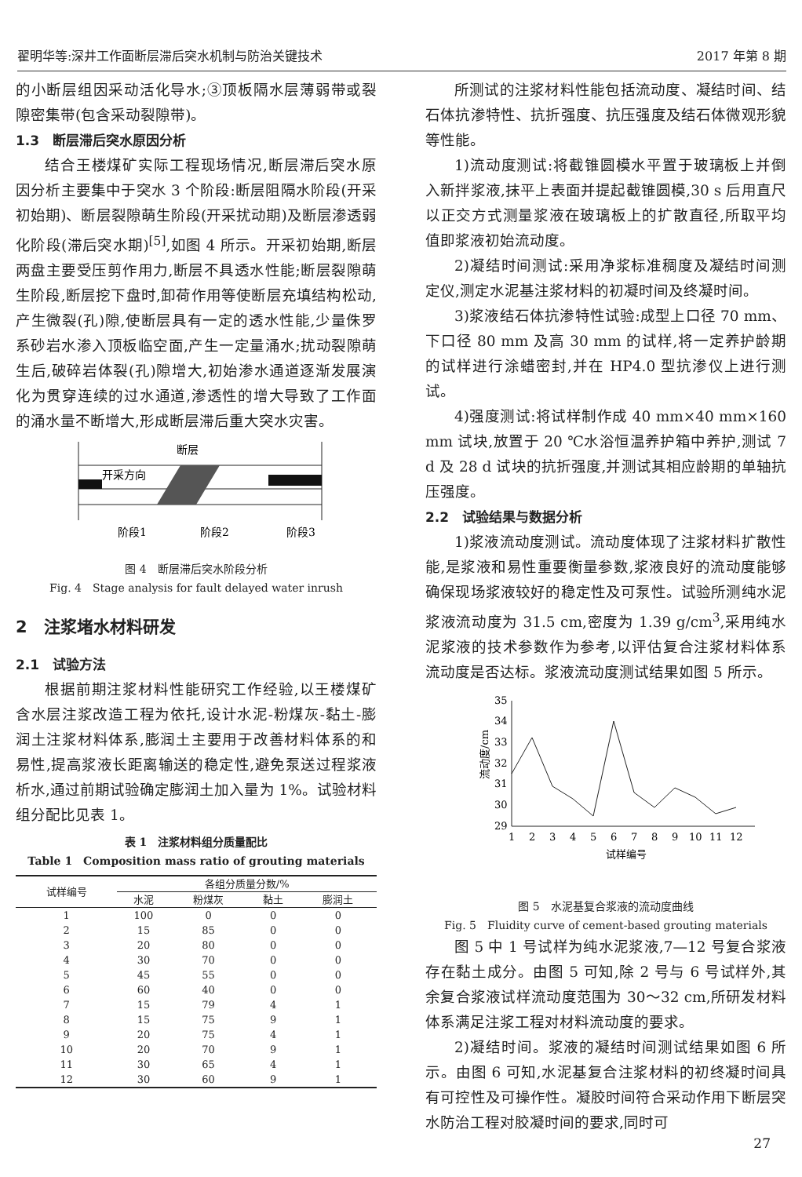翟明华等:深井工作面断层滞后突水机制与防治关键技术 2017 年第 8 期
的小断层组因采动活化导水;③顶板隔水层薄弱带或裂隙密集带(包含采动裂隙带)。
1.3　断层滞后突水原因分析
结合王楼煤矿实际工程现场情况,断层滞后突水原因分析主要集中于突水 3 个阶段:断层阻隔水阶段(开采初始期)、断层裂隙萌生阶段(开采扰动期)及断层渗透弱化阶段(滞后突水期)<sup>[5]</sup>,如图 4 所示。开采初始期,断层两盘主要受压剪作用力,断层不具透水性能;断层裂隙萌生阶段,断层挖下盘时,卸荷作用等使断层充填结构松动,产生微裂(孔)隙,使断层具有一定的透水性能,少量侏罗系砂岩水渗入顶板临空面,产生一定量涌水;扰动裂隙萌生后,破碎岩体裂(孔)隙增大,初始渗水通道逐渐发展演化为贯穿连续的过水通道,渗透性的增大导致了工作面的涌水量不断增大,形成断层滞后重大突水灾害。
断层
开采方向
阶段1
阶段2
阶段3
图 4　断层滞后突水阶段分析
Fig. 4　Stage analysis for fault delayed water inrush
2　注浆堵水材料研发
2.1　试验方法
根据前期注浆材料性能研究工作经验,以王楼煤矿含水层注浆改造工程为依托,设计水泥-粉煤灰-黏土-膨润土注浆材料体系,膨润土主要用于改善材料体系的和易性,提高浆液长距离输送的稳定性,避免泵送过程浆液析水,通过前期试验确定膨润土加入量为 1%。试验材料组分配比见表 1。
表 1　注浆材料组分质量配比
Table 1　Composition mass ratio of grouting materials
| 试样编号 | 各组分质量分数/% | | | |
| --- | --- | --- | --- | --- |
| | 水泥 | 粉煤灰 | 黏土 | 膨润土 |
| 1 | 100 | 0 | 0 | 0 |
| 2 | 15 | 85 | 0 | 0 |
| 3 | 20 | 80 | 0 | 0 |
| 4 | 30 | 70 | 0 | 0 |
| 5 | 45 | 55 | 0 | 0 |
| 6 | 60 | 40 | 0 | 0 |
| 7 | 15 | 79 | 4 | 1 |
| 8 | 15 | 75 | 9 | 1 |
| 9 | 20 | 75 | 4 | 1 |
| 10 | 20 | 70 | 9 | 1 |
| 11 | 30 | 65 | 4 | 1 |
| 12 | 30 | 60 | 9 | 1 |
所测试的注浆材料性能包括流动度、凝结时间、结石体抗渗特性、抗折强度、抗压强度及结石体微观形貌等性能。
1)流动度测试:将截锥圆模水平置于玻璃板上并倒入新拌浆液,抹平上表面并提起截锥圆模,30 s 后用直尺以正交方式测量浆液在玻璃板上的扩散直径,所取平均值即浆液初始流动度。
2)凝结时间测试:采用净浆标准稠度及凝结时间测定仪,测定水泥基注浆材料的初凝时间及终凝时间。
3)浆液结石体抗渗特性试验:成型上口径 70 mm、下口径 80 mm 及高 30 mm 的试样,将一定养护龄期的试样进行涂蜡密封,并在 HP4.0 型抗渗仪上进行测试。
4)强度测试:将试样制作成 40 mm×40 mm×160 mm 试块,放置于 20 ℃水浴恒温养护箱中养护,测试 7 d 及 28 d 试块的抗折强度,并测试其相应龄期的单轴抗压强度。
2.2　试验结果与数据分析
1)浆液流动度测试。流动度体现了注浆材料扩散性能,是浆液和易性重要衡量参数,浆液良好的流动度能够确保现场浆液较好的稳定性及可泵性。试验所测纯水泥浆液流动度为 31.5 cm,密度为 1.39 g/cm<sup>3</sup>,采用纯水泥浆液的技术参数作为参考,以评估复合注浆材料体系流动度是否达标。浆液流动度测试结果如图 5 所示。
29
30
31
32
33
34
35
1
2
3
4
5
6
7
8
9
10
11
12
试样编号
流动度/cm
图 5　水泥基复合浆液的流动度曲线
Fig. 5　Fluidity curve of cement-based grouting materials
图 5 中 1 号试样为纯水泥浆液,7—12 号复合浆液存在黏土成分。由图 5 可知,除 2 号与 6 号试样外,其余复合浆液试样流动度范围为 30～32 cm,所研发材料体系满足注浆工程对材料流动度的要求。
2)凝结时间。浆液的凝结时间测试结果如图 6 所示。由图 6 可知,水泥基复合注浆材料的初终凝时间具有可控性及可操作性。凝胶时间符合采动作用下断层突水防治工程对胶凝时间的要求,同时可
27